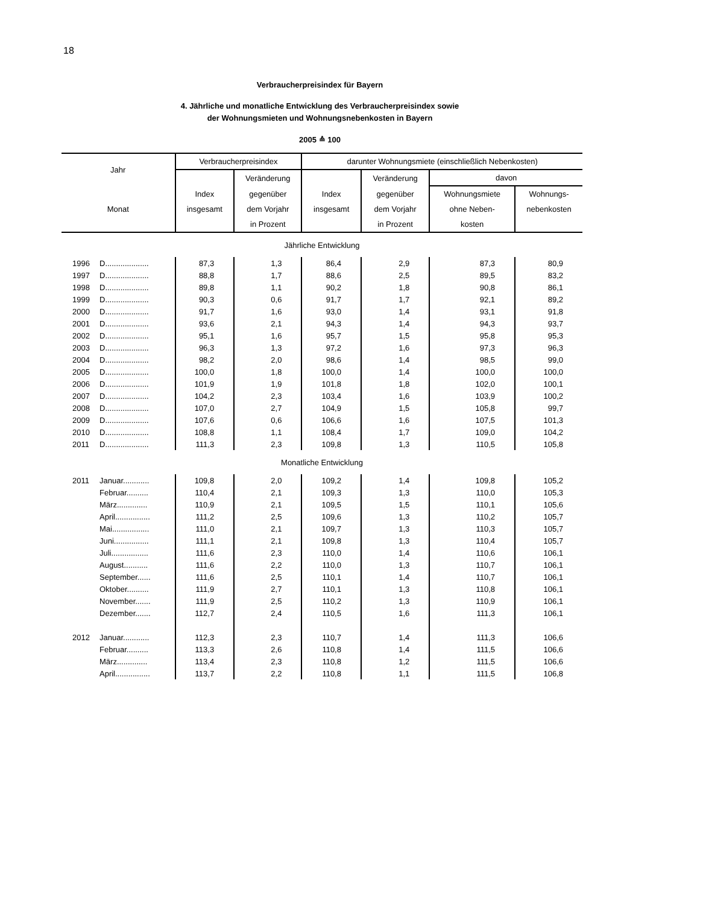18
Verbraucherpreisindex für Bayern
4. Jährliche und monatliche Entwicklung des Verbraucherpreisindex sowie
der Wohnungsmieten und Wohnungsnebenkosten in Bayern
2005 ≙ 100
| Jahr | | Verbraucherpreisindex | | darunter Wohnungsmiete (einschließlich Nebenkosten) | | | |
| --- | --- | --- | --- | --- | --- | --- | --- |
| | | | Veränderung | | Veränderung | davon | |
| | | Index | gegenüber | Index | gegenüber | Wohnungsmiete | Wohnungs- |
| Monat | | insgesamt | dem Vorjahr | insgesamt | dem Vorjahr | ohne Neben- | nebenkosten |
| | | | in Prozent | | in Prozent | kosten | |
| Jährliche Entwicklung | | | | | | | |
| 1996 | D.................... | 87,3 | 1,3 | 86,4 | 2,9 | 87,3 | 80,9 |
| 1997 | D.................... | 88,8 | 1,7 | 88,6 | 2,5 | 89,5 | 83,2 |
| 1998 | D.................... | 89,8 | 1,1 | 90,2 | 1,8 | 90,8 | 86,1 |
| 1999 | D.................... | 90,3 | 0,6 | 91,7 | 1,7 | 92,1 | 89,2 |
| 2000 | D.................... | 91,7 | 1,6 | 93,0 | 1,4 | 93,1 | 91,8 |
| 2001 | D.................... | 93,6 | 2,1 | 94,3 | 1,4 | 94,3 | 93,7 |
| 2002 | D.................... | 95,1 | 1,6 | 95,7 | 1,5 | 95,8 | 95,3 |
| 2003 | D.................... | 96,3 | 1,3 | 97,2 | 1,6 | 97,3 | 96,3 |
| 2004 | D.................... | 98,2 | 2,0 | 98,6 | 1,4 | 98,5 | 99,0 |
| 2005 | D.................... | 100,0 | 1,8 | 100,0 | 1,4 | 100,0 | 100,0 |
| 2006 | D.................... | 101,9 | 1,9 | 101,8 | 1,8 | 102,0 | 100,1 |
| 2007 | D.................... | 104,2 | 2,3 | 103,4 | 1,6 | 103,9 | 100,2 |
| 2008 | D.................... | 107,0 | 2,7 | 104,9 | 1,5 | 105,8 | 99,7 |
| 2009 | D.................... | 107,6 | 0,6 | 106,6 | 1,6 | 107,5 | 101,3 |
| 2010 | D.................... | 108,8 | 1,1 | 108,4 | 1,7 | 109,0 | 104,2 |
| 2011 | D.................... | 111,3 | 2,3 | 109,8 | 1,3 | 110,5 | 105,8 |
| Monatliche Entwicklung | | | | | | | |
| 2011 | Januar............ | 109,8 | 2,0 | 109,2 | 1,4 | 109,8 | 105,2 |
| | Februar.......... | 110,4 | 2,1 | 109,3 | 1,3 | 110,0 | 105,3 |
| | März.............. | 110,9 | 2,1 | 109,5 | 1,5 | 110,1 | 105,6 |
| | April................ | 111,2 | 2,5 | 109,6 | 1,3 | 110,2 | 105,7 |
| | Mai................. | 111,0 | 2,1 | 109,7 | 1,3 | 110,3 | 105,7 |
| | Juni................ | 111,1 | 2,1 | 109,8 | 1,3 | 110,4 | 105,7 |
| | Juli................. | 111,6 | 2,3 | 110,0 | 1,4 | 110,6 | 106,1 |
| | August........... | 111,6 | 2,2 | 110,0 | 1,3 | 110,7 | 106,1 |
| | September...... | 111,6 | 2,5 | 110,1 | 1,4 | 110,7 | 106,1 |
| | Oktober.......... | 111,9 | 2,7 | 110,1 | 1,3 | 110,8 | 106,1 |
| | November....... | 111,9 | 2,5 | 110,2 | 1,3 | 110,9 | 106,1 |
| | Dezember....... | 112,7 | 2,4 | 110,5 | 1,6 | 111,3 | 106,1 |
| 2012 | Januar............ | 112,3 | 2,3 | 110,7 | 1,4 | 111,3 | 106,6 |
| | Februar.......... | 113,3 | 2,6 | 110,8 | 1,4 | 111,5 | 106,6 |
| | März.............. | 113,4 | 2,3 | 110,8 | 1,2 | 111,5 | 106,6 |
| | April................ | 113,7 | 2,2 | 110,8 | 1,1 | 111,5 | 106,8 |